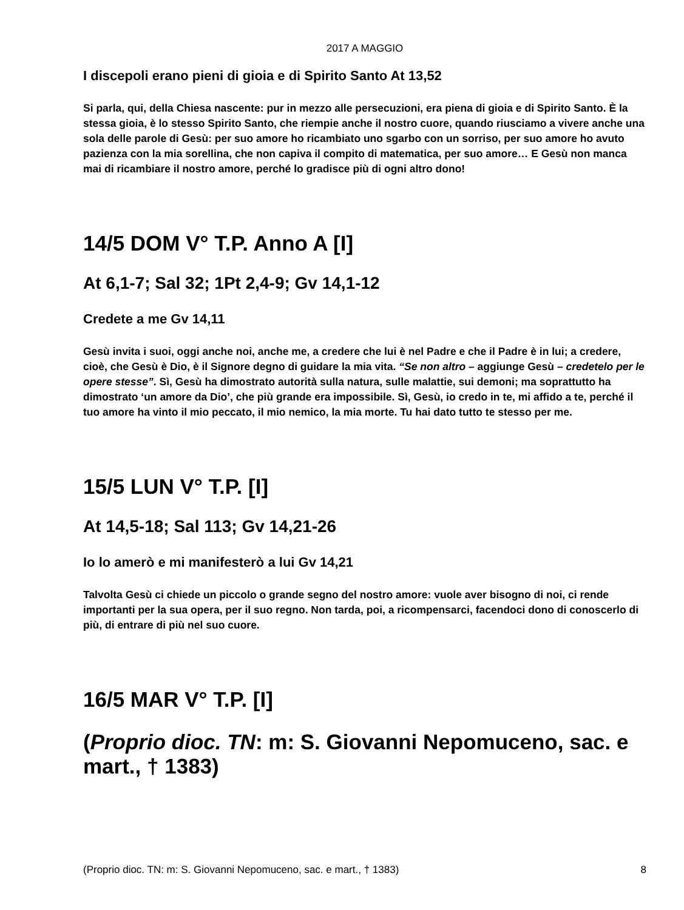2017 A MAGGIO
I discepoli erano pieni di gioia e di Spirito Santo At 13,52
Si parla, qui, della Chiesa nascente: pur in mezzo alle persecuzioni, era piena di gioia e di Spirito Santo. È la stessa gioia, è lo stesso Spirito Santo, che riempie anche il nostro cuore, quando riusciamo a vivere anche una sola delle parole di Gesù: per suo amore ho ricambiato uno sgarbo con un sorriso, per suo amore ho avuto pazienza con la mia sorellina, che non capiva il compito di matematica, per suo amore… E Gesù non manca mai di ricambiare il nostro amore, perché lo gradisce più di ogni altro dono!
14/5 DOM V° T.P. Anno A [I]
At 6,1-7; Sal 32; 1Pt 2,4-9; Gv 14,1-12
Credete a me Gv 14,11
Gesù invita i suoi, oggi anche noi, anche me, a credere che lui è nel Padre e che il Padre è in lui; a credere, cioè, che Gesù è Dio, è il Signore degno di guidare la mia vita. “Se non altro – aggiunge Gesù – credetelo per le opere stesse”. Sì, Gesù ha dimostrato autorità sulla natura, sulle malattie, sui demoni; ma soprattutto ha dimostrato ‘un amore da Dio’, che più grande era impossibile. Sì, Gesù, io credo in te, mi affido a te, perché il tuo amore ha vinto il mio peccato, il mio nemico, la mia morte. Tu hai dato tutto te stesso per me.
15/5 LUN V° T.P. [I]
At 14,5-18; Sal 113; Gv 14,21-26
Io lo amerò e mi manifesterò a lui Gv 14,21
Talvolta Gesù ci chiede un piccolo o grande segno del nostro amore: vuole aver bisogno di noi, ci rende importanti per la sua opera, per il suo regno. Non tarda, poi, a ricompensarci, facendoci dono di conoscerlo di più, di entrare di più nel suo cuore.
16/5 MAR V° T.P. [I]
(Proprio dioc. TN: m: S. Giovanni Nepomuceno, sac. e mart., † 1383)
(Proprio dioc. TN: m: S. Giovanni Nepomuceno, sac. e mart., † 1383) 8